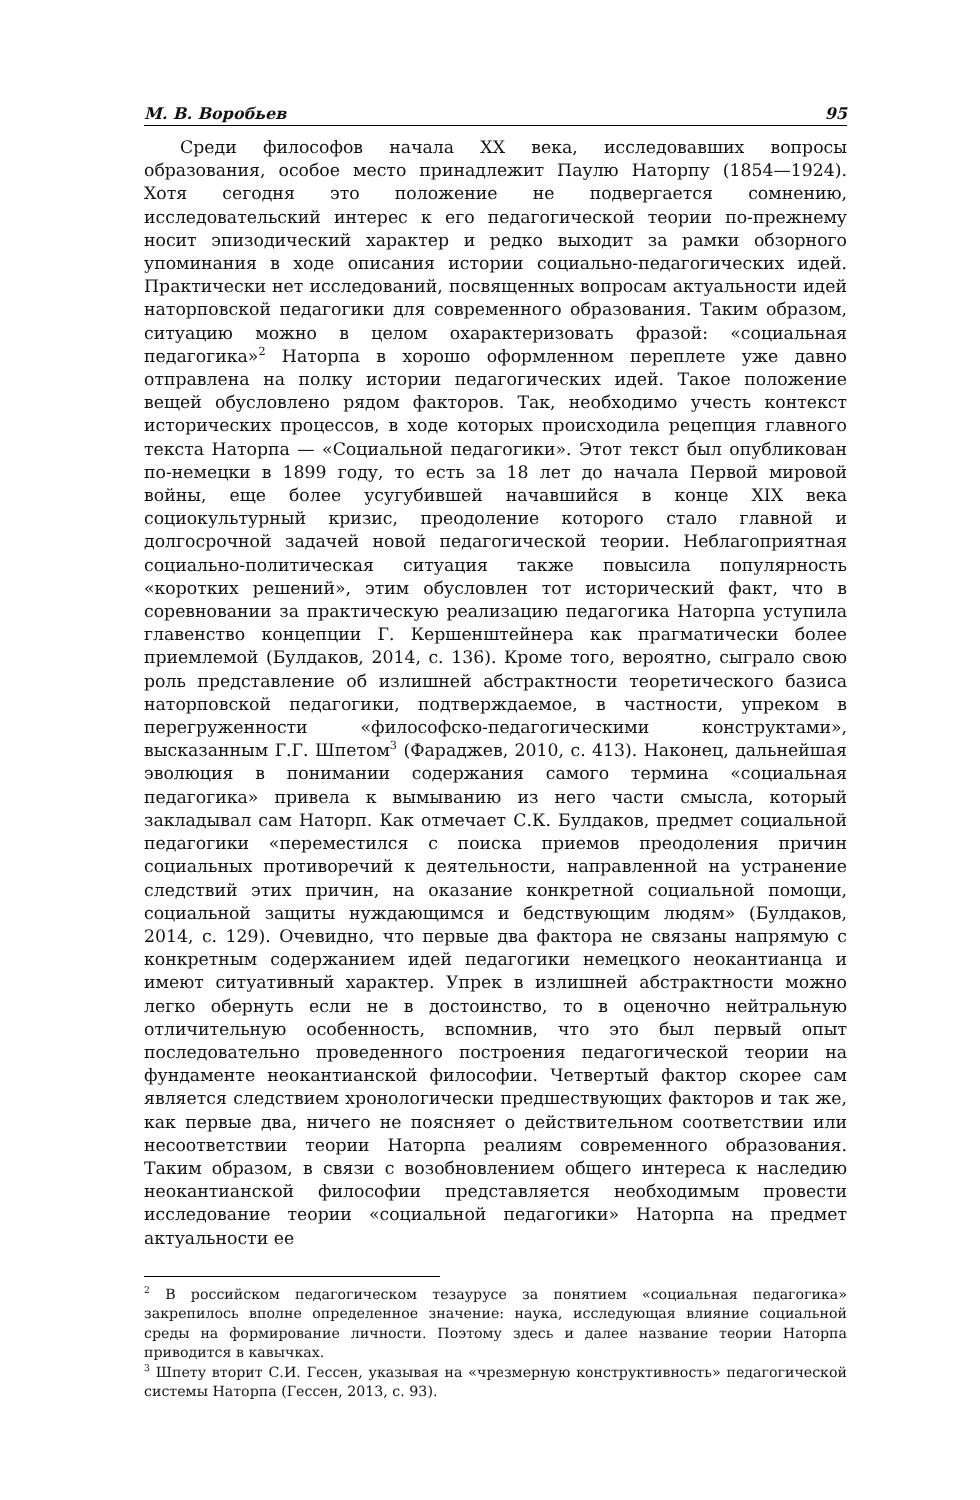М. В. Воробьев 95
Среди философов начала XX века, исследовавших вопросы образования, особое место принадлежит Паулю Наторпу (1854—1924). Хотя сегодня это положение не подвергается сомнению, исследовательский интерес к его педагогической теории по-прежнему носит эпизодический характер и редко выходит за рамки обзорного упоминания в ходе описания истории социально-педагогических идей. Практически нет исследований, посвященных вопросам актуальности идей наторповской педагогики для современного образования. Таким образом, ситуацию можно в целом охарактеризовать фразой: «социальная педагогика»<sup>2</sup> Наторпа в хорошо оформленном переплете уже давно отправлена на полку истории педагогических идей. Такое положение вещей обусловлено рядом факторов. Так, необходимо учесть контекст исторических процессов, в ходе которых происходила рецепция главного текста Наторпа — «Социальной педагогики». Этот текст был опубликован по-немецки в 1899 году, то есть за 18 лет до начала Первой мировой войны, еще более усугубившей начавшийся в конце XIX века социокультурный кризис, преодоление которого стало главной и долгосрочной задачей новой педагогической теории. Неблагоприятная социально-политическая ситуация также повысила популярность «коротких решений», этим обусловлен тот исторический факт, что в соревновании за практическую реализацию педагогика Наторпа уступила главенство концепции Г. Кершенштейнера как прагматически более приемлемой (Булдаков, 2014, с. 136). Кроме того, вероятно, сыграло свою роль представление об излишней абстрактности теоретического базиса наторповской педагогики, подтверждаемое, в частности, упреком в перегруженности «философско-педагогическими конструктами», высказанным Г.Г. Шпетом<sup>3</sup> (Фараджев, 2010, с. 413). Наконец, дальнейшая эволюция в понимании содержания самого термина «социальная педагогика» привела к вымыванию из него части смысла, который закладывал сам Наторп. Как отмечает С.К. Булдаков, предмет социальной педагогики «переместился с поиска приемов преодоления причин социальных противоречий к деятельности, направленной на устранение следствий этих причин, на оказание конкретной социальной помощи, социальной защиты нуждающимся и бедствующим людям» (Булдаков, 2014, с. 129). Очевидно, что первые два фактора не связаны напрямую с конкретным содержанием идей педагогики немецкого неокантианца и имеют ситуативный характер. Упрек в излишней абстрактности можно легко обернуть если не в достоинство, то в оценочно нейтральную отличительную особенность, вспомнив, что это был первый опыт последовательно проведенного построения педагогической теории на фундаменте неокантианской философии. Четвертый фактор скорее сам является следствием хронологически предшествующих факторов и так же, как первые два, ничего не поясняет о действительном соответствии или несоответствии теории Наторпа реалиям современного образования. Таким образом, в связи с возобновлением общего интереса к наследию неокантианской философии представляется необходимым провести исследование теории «социальной педагогики» Наторпа на предмет актуальности ее
<sup>2</sup> В российском педагогическом тезаурусе за понятием «социальная педагогика» закрепилось вполне определенное значение: наука, исследующая влияние социальной среды на формирование личности. Поэтому здесь и далее название теории Наторпа приводится в кавычках.
<sup>3</sup> Шпету вторит С.И. Гессен, указывая на «чрезмерную конструктивность» педагогической системы Наторпа (Гессен, 2013, с. 93).